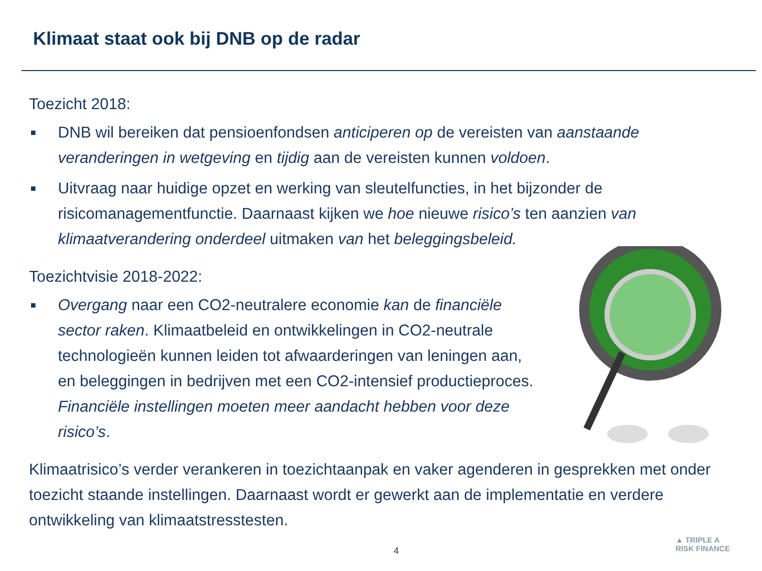Klimaat staat ook bij DNB op de radar
Toezicht 2018:
■ DNB wil bereiken dat pensioenfondsen anticiperen op de vereisten van aanstaande veranderingen in wetgeving en tijdig aan de vereisten kunnen voldoen.
■ Uitvraag naar huidige opzet en werking van sleutelfuncties, in het bijzonder de risicomanagementfunctie. Daarnaast kijken we hoe nieuwe risico’s ten aanzien van klimaatverandering onderdeel uitmaken van het beleggingsbeleid.
Toezichtvisie 2018-2022:
■ Overgang naar een CO2-neutralere economie kan de financiële sector raken. Klimaatbeleid en ontwikkelingen in CO2-neutrale technologieën kunnen leiden tot afwaarderingen van leningen aan, en beleggingen in bedrijven met een CO2-intensief productieproces. Financiële instellingen moeten meer aandacht hebben voor deze risico’s.
Klimaatrisico’s verder verankeren in toezichtaanpak en vaker agenderen in gesprekken met onder toezicht staande instellingen. Daarnaast wordt er gewerkt aan de implementatie en verdere ontwikkeling van klimaatstresstesten.
4
▲ TRIPLE A
RISK FINANCE